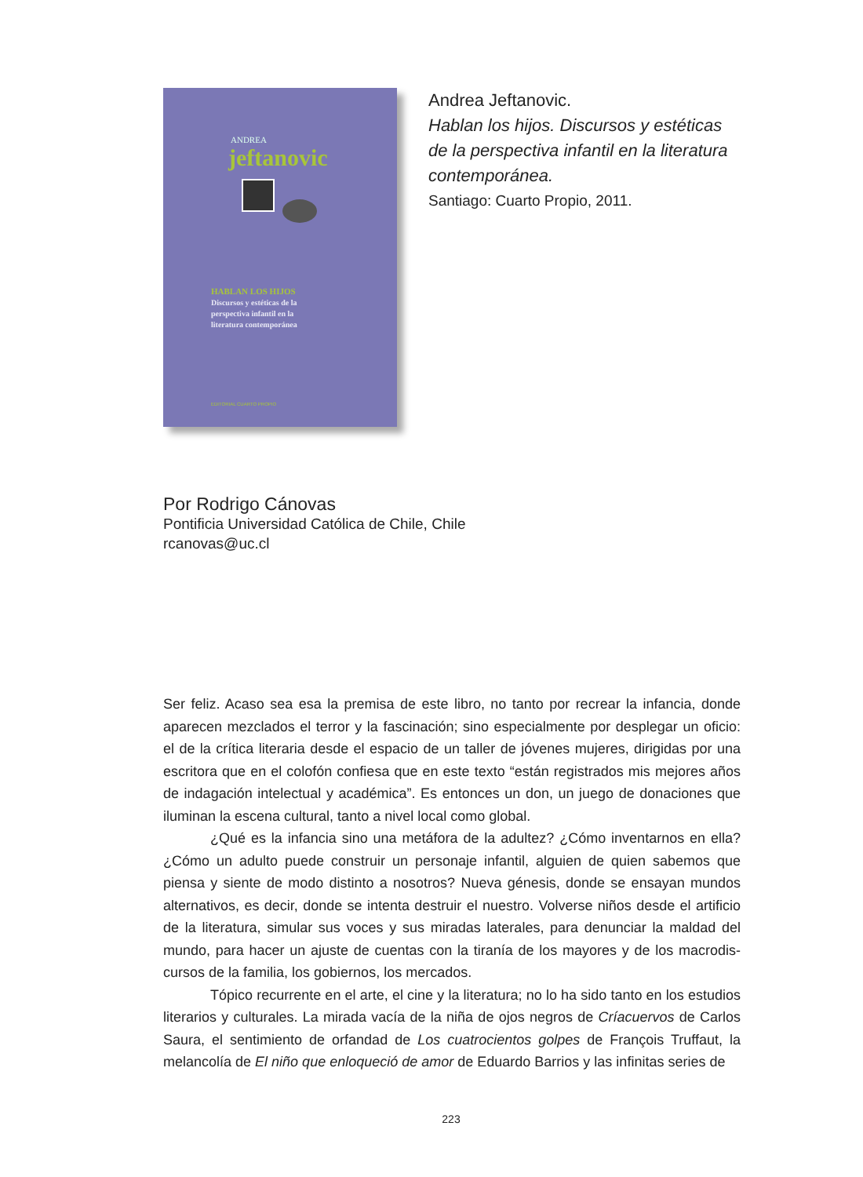ANDREA
jeftanovic
HABLAN LOS HIJOS
Discursos y estéticas de la
perspectiva infantil en la
literatura contemporánea
EDITORIAL CUARTO PROPIO
Andrea Jeftanovic.
Hablan los hijos. Discursos y estéticas
de la perspectiva infantil en la literatura
contemporánea.
Santiago: Cuarto Propio, 2011.
Por Rodrigo Cánovas
Pontificia Universidad Católica de Chile, Chile
rcanovas@uc.cl
Ser feliz. Acaso sea esa la premisa de este libro, no tanto por recrear la infancia, donde aparecen mezclados el terror y la fascinación; sino especialmente por desplegar un oficio: el de la crítica literaria desde el espacio de un taller de jóvenes mujeres, dirigidas por una escritora que en el colofón confiesa que en este texto “están registrados mis mejores años de indagación intelectual y académica”. Es entonces un don, un juego de donaciones que iluminan la escena cultural, tanto a nivel local como global.
¿Qué es la infancia sino una metáfora de la adultez? ¿Cómo inventarnos en ella? ¿Cómo un adulto puede construir un personaje infantil, alguien de quien sabemos que piensa y siente de modo distinto a nosotros? Nueva génesis, donde se ensayan mundos alternativos, es decir, donde se intenta destruir el nuestro. Volverse niños desde el artificio de la literatura, simular sus voces y sus miradas laterales, para denunciar la maldad del mundo, para hacer un ajuste de cuentas con la tiranía de los mayores y de los macrodis-cursos de la familia, los gobiernos, los mercados.
Tópico recurrente en el arte, el cine y la literatura; no lo ha sido tanto en los estudios literarios y culturales. La mirada vacía de la niña de ojos negros de Críacuervos de Carlos Saura, el sentimiento de orfandad de Los cuatrocientos golpes de François Truffaut, la melancolía de El niño que enloqueció de amor de Eduardo Barrios y las infinitas series de
223